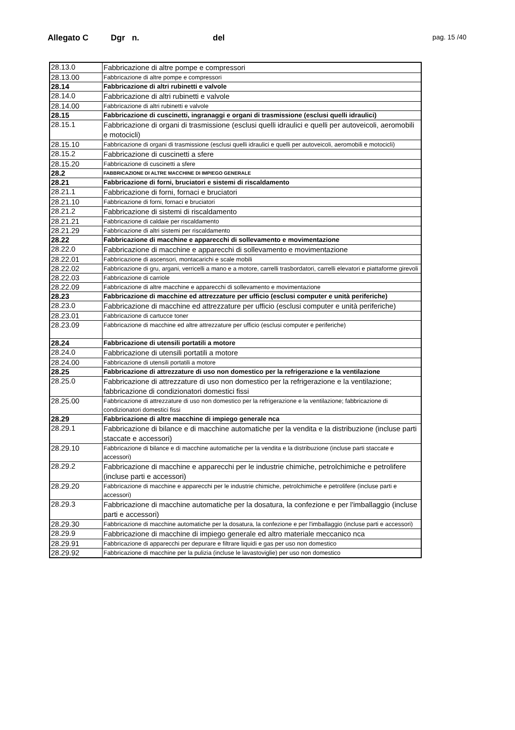Allegato C Dgr n. del pag. 15 /40
| 28.13.0 | Fabbricazione di altre pompe e compressori |
| 28.13.00 | Fabbricazione di altre pompe e compressori |
| 28.14 | Fabbricazione di altri rubinetti e valvole |
| 28.14.0 | Fabbricazione di altri rubinetti e valvole |
| 28.14.00 | Fabbricazione di altri rubinetti e valvole |
| 28.15 | Fabbricazione di cuscinetti, ingranaggi e organi di trasmissione (esclusi quelli idraulici) |
| 28.15.1 | Fabbricazione di organi di trasmissione (esclusi quelli idraulici e quelli per autoveicoli, aeromobili e motocicli) |
| 28.15.10 | Fabbricazione di organi di trasmissione (esclusi quelli idraulici e quelli per autoveicoli, aeromobili e motocicli) |
| 28.15.2 | Fabbricazione di cuscinetti a sfere |
| 28.15.20 | Fabbricazione di cuscinetti a sfere |
| 28.2 | FABBRICAZIONE DI ALTRE MACCHINE DI IMPIEGO GENERALE |
| 28.21 | Fabbricazione di forni, bruciatori e sistemi di riscaldamento |
| 28.21.1 | Fabbricazione di forni, fornaci e bruciatori |
| 28.21.10 | Fabbricazione di forni, fornaci e bruciatori |
| 28.21.2 | Fabbricazione di sistemi di riscaldamento |
| 28.21.21 | Fabbricazione di caldaie per riscaldamento |
| 28.21.29 | Fabbricazione di altri sistemi per riscaldamento |
| 28.22 | Fabbricazione di macchine e apparecchi di sollevamento e movimentazione |
| 28.22.0 | Fabbricazione di macchine e apparecchi di sollevamento e movimentazione |
| 28.22.01 | Fabbricazione di ascensori, montacarichi e scale mobili |
| 28.22.02 | Fabbricazione di gru, argani, verricelli a mano e a motore, carrelli trasbordatori, carrelli elevatori e piattaforme girevoli |
| 28.22.03 | Fabbricazione di carriole |
| 28.22.09 | Fabbricazione di altre macchine e apparecchi di sollevamento e movimentazione |
| 28.23 | Fabbricazione di macchine ed attrezzature per ufficio (esclusi computer e unità periferiche) |
| 28.23.0 | Fabbricazione di macchine ed attrezzature per ufficio (esclusi computer e unità periferiche) |
| 28.23.01 | Fabbricazione di cartucce toner |
| 28.23.09 | Fabbricazione di macchine ed altre attrezzature per ufficio (esclusi computer e periferiche) |
| 28.24 | Fabbricazione di utensili portatili a motore |
| 28.24.0 | Fabbricazione di utensili portatili a motore |
| 28.24.00 | Fabbricazione di utensili portatili a motore |
| 28.25 | Fabbricazione di attrezzature di uso non domestico per la refrigerazione e la ventilazione |
| 28.25.0 | Fabbricazione di attrezzature di uso non domestico per la refrigerazione e la ventilazione; fabbricazione di condizionatori domestici fissi |
| 28.25.00 | Fabbricazione di attrezzature di uso non domestico per la refrigerazione e la ventilazione; fabbricazione di condizionatori domestici fissi |
| 28.29 | Fabbricazione di altre macchine di impiego generale nca |
| 28.29.1 | Fabbricazione di bilance e di macchine automatiche per la vendita e la distribuzione (incluse parti staccate e accessori) |
| 28.29.10 | Fabbricazione di bilance e di macchine automatiche per la vendita e la distribuzione (incluse parti staccate e accessori) |
| 28.29.2 | Fabbricazione di macchine e apparecchi per le industrie chimiche, petrolchimiche e petrolifere (incluse parti e accessori) |
| 28.29.20 | Fabbricazione di macchine e apparecchi per le industrie chimiche, petrolchimiche e petrolifere (incluse parti e accessori) |
| 28.29.3 | Fabbricazione di macchine automatiche per la dosatura, la confezione e per l'imballaggio (incluse parti e accessori) |
| 28.29.30 | Fabbricazione di macchine automatiche per la dosatura, la confezione e per l'imballaggio (incluse parti e accessori) |
| 28.29.9 | Fabbricazione di macchine di impiego generale ed altro materiale meccanico nca |
| 28.29.91 | Fabbricazione di apparecchi per depurare e filtrare liquidi e gas per uso non domestico |
| 28.29.92 | Fabbricazione di macchine per la pulizia (incluse le lavastoviglie) per uso non domestico |